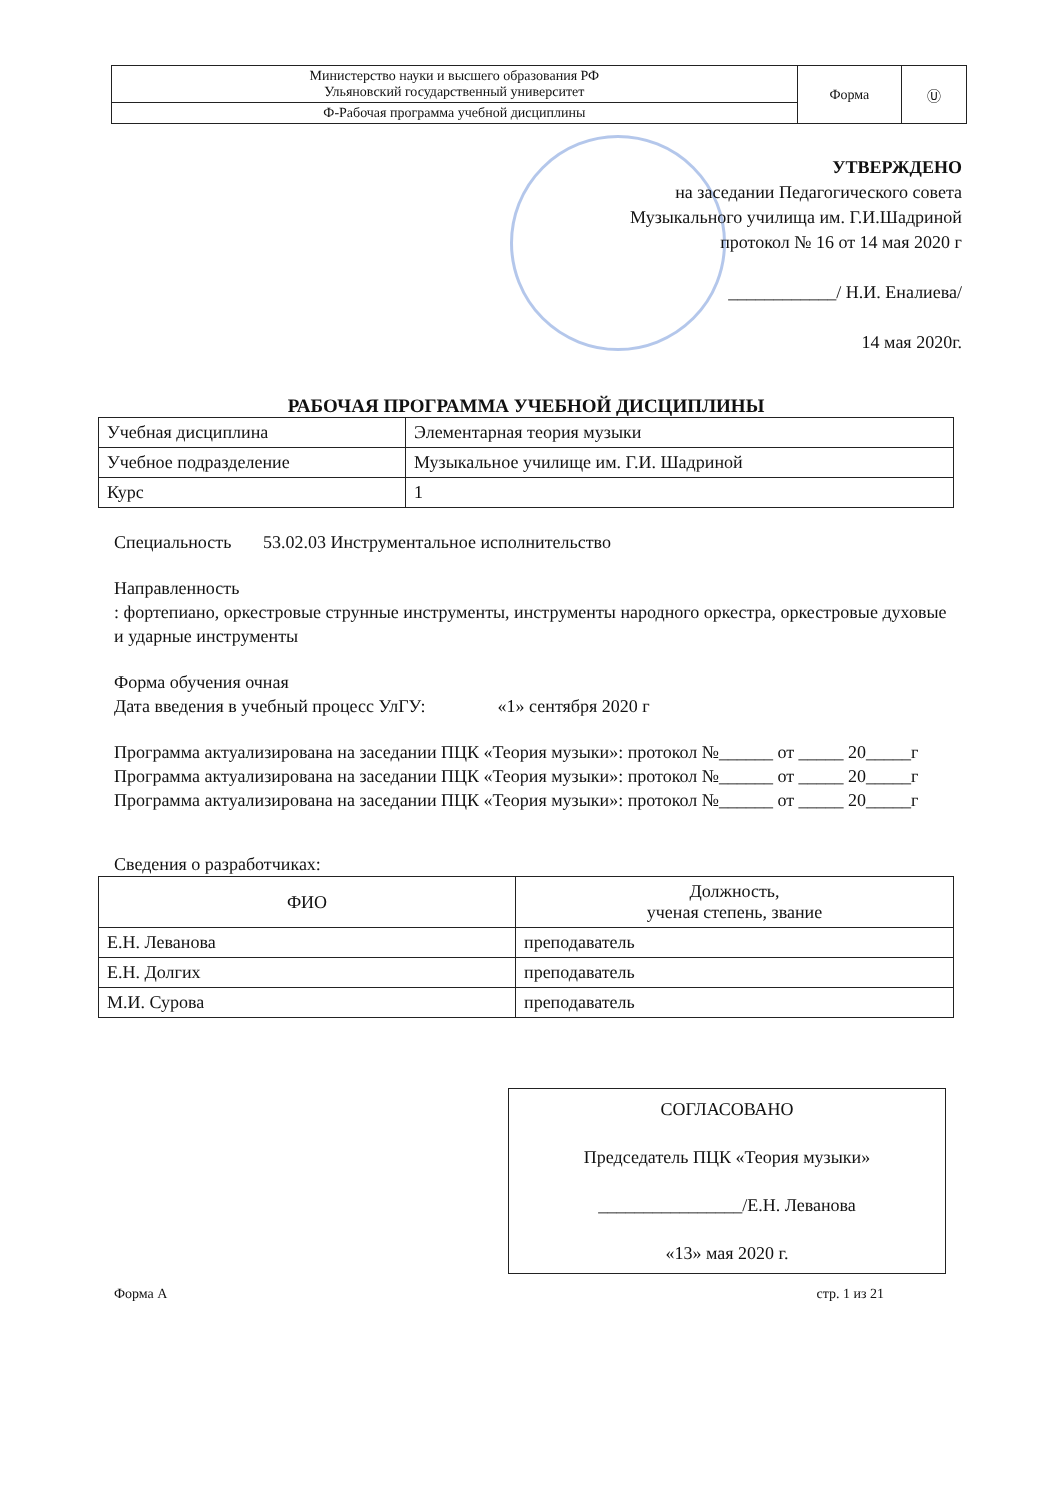| Министерство науки и высшего образования РФ Ульяновский государственный университет | Форма | Ⓤ |
| Ф-Рабочая программа учебной дисциплины | | |
УТВЕРЖДЕНО
на заседании Педагогического совета
Музыкального училища им. Г.И.Шадриной
протокол № 16 от 14 мая 2020 г
____________/ Н.И. Еналиева/
14 мая 2020г.
РАБОЧАЯ ПРОГРАММА УЧЕБНОЙ ДИСЦИПЛИНЫ
| Учебная дисциплина | Элементарная теория музыки |
| Учебное подразделение | Музыкальное училище им. Г.И. Шадриной |
| Курс | 1 |
Специальность 53.02.03 Инструментальное исполнительство
Направленность
: фортепиано, оркестровые струнные инструменты, инструменты народного оркестра, оркестровые духовые и ударные инструменты
Форма обучения очная
Дата введения в учебный процесс УлГУ: «1» сентября 2020 г
Программа актуализирована на заседании ПЦК «Теория музыки»: протокол №______ от _____ 20_____г
Программа актуализирована на заседании ПЦК «Теория музыки»: протокол №______ от _____ 20_____г
Программа актуализирована на заседании ПЦК «Теория музыки»: протокол №______ от _____ 20_____г
Сведения о разработчиках:
| ФИО | Должность, ученая степень, звание |
| --- | --- |
| Е.Н. Леванова | преподаватель |
| Е.Н. Долгих | преподаватель |
| М.И. Сурова | преподаватель |
СОГЛАСОВАНО
Председатель ПЦК «Теория музыки»
________________/Е.Н. Леванова
«13» мая 2020 г.
Форма А стр. 1 из 21